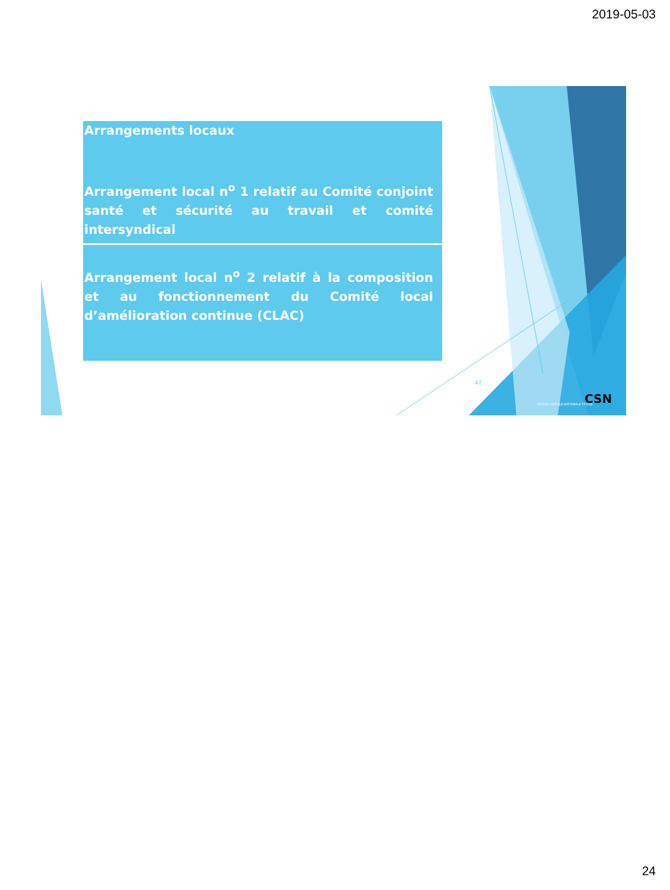2019-05-03
Arrangements locaux
Arrangement local n<sup>o</sup> 1 relatif au Comité conjoint santé et sécurité au travail et comité intersyndical
Arrangement local n<sup>o</sup> 2 relatif à la composition et au fonctionnement du Comité local d’amélioration continue (CLAC)
47
SPTSSS CAPITALE-NATIONALE FP-CSN
CSN
24